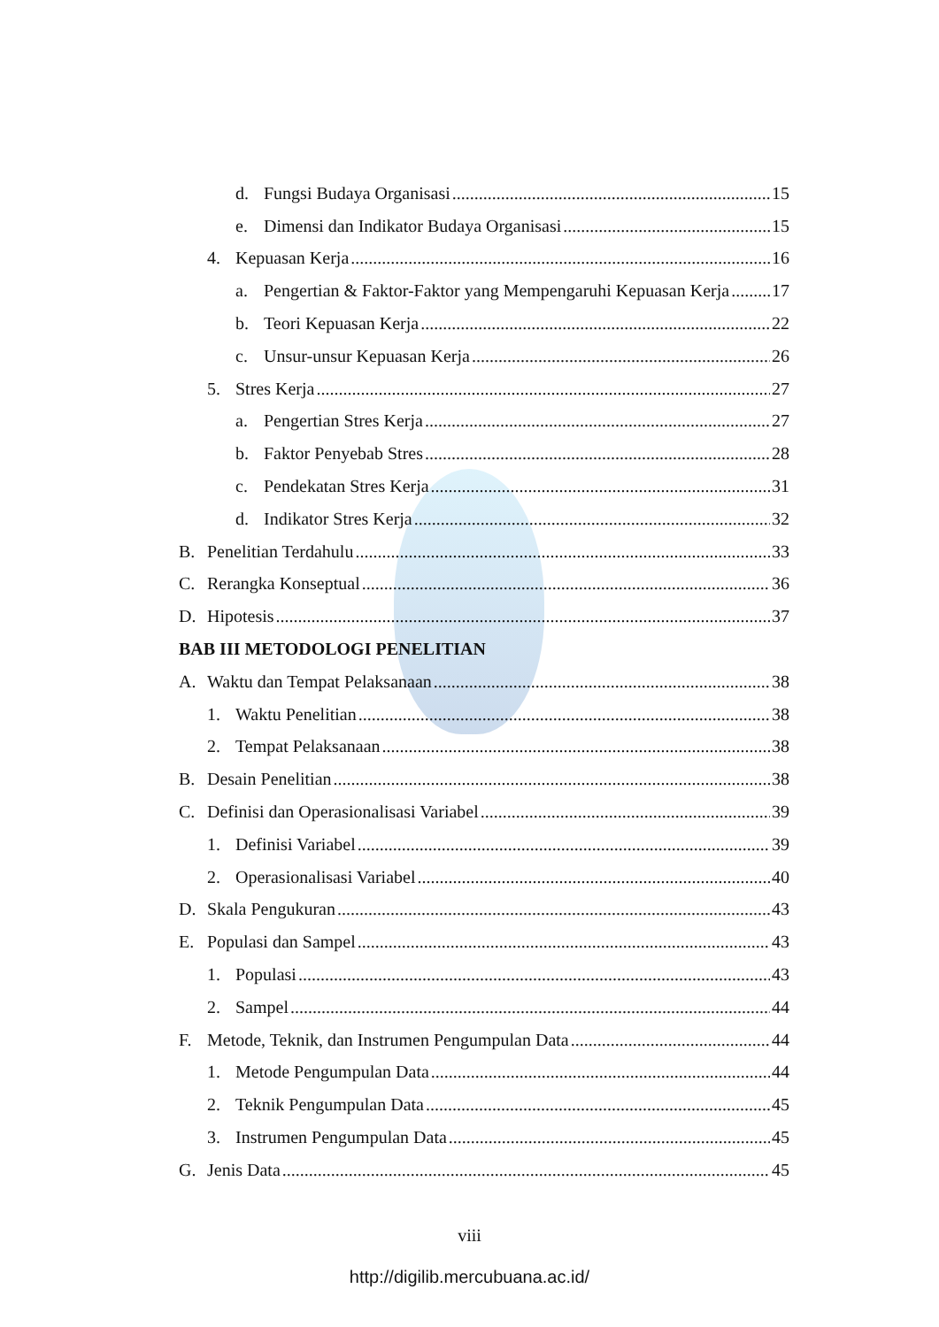d. Fungsi Budaya Organisasi 15
e. Dimensi dan Indikator Budaya Organisasi 15
4. Kepuasan Kerja 16
a. Pengertian & Faktor-Faktor yang Mempengaruhi Kepuasan Kerja 17
b. Teori Kepuasan Kerja 22
c. Unsur-unsur Kepuasan Kerja 26
5. Stres Kerja 27
a. Pengertian Stres Kerja 27
b. Faktor Penyebab Stres 28
c. Pendekatan Stres Kerja 31
d. Indikator Stres Kerja 32
B. Penelitian Terdahulu 33
C. Rerangka Konseptual 36
D. Hipotesis 37
BAB III METODOLOGI PENELITIAN
A. Waktu dan Tempat Pelaksanaan 38
1. Waktu Penelitian 38
2. Tempat Pelaksanaan 38
B. Desain Penelitian 38
C. Definisi dan Operasionalisasi Variabel 39
1. Definisi Variabel 39
2. Operasionalisasi Variabel 40
D. Skala Pengukuran 43
E. Populasi dan Sampel 43
1. Populasi 43
2. Sampel 44
F. Metode, Teknik, dan Instrumen Pengumpulan Data 44
1. Metode Pengumpulan Data 44
2. Teknik Pengumpulan Data 45
3. Instrumen Pengumpulan Data 45
G. Jenis Data 45
viii
http://digilib.mercubuana.ac.id/